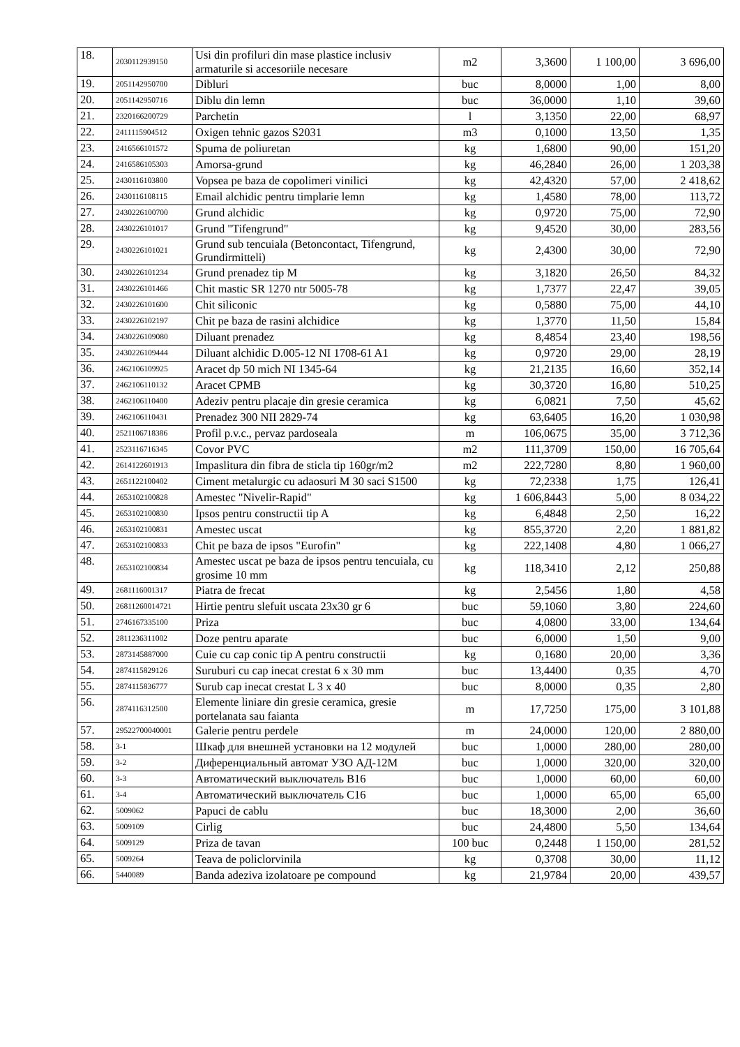| 18. | 2030112939150 | Usi din profiluri din mase plastice inclusiv armaturile si accesoriile necesare | m2 | 3,3600 | 1 100,00 | 3 696,00 |
| 19. | 2051142950700 | Dibluri | buc | 8,0000 | 1,00 | 8,00 |
| 20. | 2051142950716 | Diblu din lemn | buc | 36,0000 | 1,10 | 39,60 |
| 21. | 2320166200729 | Parchetin | l | 3,1350 | 22,00 | 68,97 |
| 22. | 2411115904512 | Oxigen tehnic gazos S2031 | m3 | 0,1000 | 13,50 | 1,35 |
| 23. | 2416566101572 | Spuma de poliuretan | kg | 1,6800 | 90,00 | 151,20 |
| 24. | 2416586105303 | Amorsa-grund | kg | 46,2840 | 26,00 | 1 203,38 |
| 25. | 2430116103800 | Vopsea pe baza de copolimeri vinilici | kg | 42,4320 | 57,00 | 2 418,62 |
| 26. | 2430116108115 | Email alchidic pentru timplarie lemn | kg | 1,4580 | 78,00 | 113,72 |
| 27. | 2430226100700 | Grund alchidic | kg | 0,9720 | 75,00 | 72,90 |
| 28. | 2430226101017 | Grund "Tifengrund" | kg | 9,4520 | 30,00 | 283,56 |
| 29. | 2430226101021 | Grund sub tencuiala (Betoncontact, Tifengrund, Grundirmitteli) | kg | 2,4300 | 30,00 | 72,90 |
| 30. | 2430226101234 | Grund prenadez tip M | kg | 3,1820 | 26,50 | 84,32 |
| 31. | 2430226101466 | Chit mastic SR 1270 ntr 5005-78 | kg | 1,7377 | 22,47 | 39,05 |
| 32. | 2430226101600 | Chit siliconic | kg | 0,5880 | 75,00 | 44,10 |
| 33. | 2430226102197 | Chit pe baza de rasini alchidice | kg | 1,3770 | 11,50 | 15,84 |
| 34. | 2430226109080 | Diluant prenadez | kg | 8,4854 | 23,40 | 198,56 |
| 35. | 2430226109444 | Diluant alchidic D.005-12 NI 1708-61 A1 | kg | 0,9720 | 29,00 | 28,19 |
| 36. | 2462106109925 | Aracet dp 50 mich NI 1345-64 | kg | 21,2135 | 16,60 | 352,14 |
| 37. | 2462106110132 | Aracet CPMB | kg | 30,3720 | 16,80 | 510,25 |
| 38. | 2462106110400 | Adeziv pentru placaje din gresie ceramica | kg | 6,0821 | 7,50 | 45,62 |
| 39. | 2462106110431 | Prenadez 300 NII 2829-74 | kg | 63,6405 | 16,20 | 1 030,98 |
| 40. | 2521106718386 | Profil p.v.c., pervaz pardoseala | m | 106,0675 | 35,00 | 3 712,36 |
| 41. | 2523116716345 | Covor PVC | m2 | 111,3709 | 150,00 | 16 705,64 |
| 42. | 2614122601913 | Impaslitura din fibra de sticla tip 160gr/m2 | m2 | 222,7280 | 8,80 | 1 960,00 |
| 43. | 2651122100402 | Ciment metalurgic cu adaosuri M 30 saci S1500 | kg | 72,2338 | 1,75 | 126,41 |
| 44. | 2653102100828 | Amestec "Nivelir-Rapid" | kg | 1 606,8443 | 5,00 | 8 034,22 |
| 45. | 2653102100830 | Ipsos pentru constructii tip A | kg | 6,4848 | 2,50 | 16,22 |
| 46. | 2653102100831 | Amestec uscat | kg | 855,3720 | 2,20 | 1 881,82 |
| 47. | 2653102100833 | Chit pe baza de ipsos "Eurofin" | kg | 222,1408 | 4,80 | 1 066,27 |
| 48. | 2653102100834 | Amestec uscat pe baza de ipsos pentru tencuiala, cu grosime 10 mm | kg | 118,3410 | 2,12 | 250,88 |
| 49. | 2681116001317 | Piatra de frecat | kg | 2,5456 | 1,80 | 4,58 |
| 50. | 26811260014721 | Hirtie pentru slefuit uscata 23x30 gr 6 | buc | 59,1060 | 3,80 | 224,60 |
| 51. | 2746167335100 | Priza | buc | 4,0800 | 33,00 | 134,64 |
| 52. | 2811236311002 | Doze pentru aparate | buc | 6,0000 | 1,50 | 9,00 |
| 53. | 2873145887000 | Cuie cu cap conic tip A pentru constructii | kg | 0,1680 | 20,00 | 3,36 |
| 54. | 2874115829126 | Suruburi cu cap inecat crestat 6 x 30 mm | buc | 13,4400 | 0,35 | 4,70 |
| 55. | 2874115836777 | Surub cap inecat crestat L 3 x 40 | buc | 8,0000 | 0,35 | 2,80 |
| 56. | 2874116312500 | Elemente liniare din gresie ceramica, gresie portelanata sau faianta | m | 17,7250 | 175,00 | 3 101,88 |
| 57. | 29522700040001 | Galerie pentru perdele | m | 24,0000 | 120,00 | 2 880,00 |
| 58. | 3-1 | Шкаф для внешней установки на 12 модулей | buc | 1,0000 | 280,00 | 280,00 |
| 59. | 3-2 | Диференциальный автомат УЗО АД-12М | buc | 1,0000 | 320,00 | 320,00 |
| 60. | 3-3 | Автоматический выключатель В16 | buc | 1,0000 | 60,00 | 60,00 |
| 61. | 3-4 | Автоматический выключатель С16 | buc | 1,0000 | 65,00 | 65,00 |
| 62. | 5009062 | Papuci de cablu | buc | 18,3000 | 2,00 | 36,60 |
| 63. | 5009109 | Cirlig | buc | 24,4800 | 5,50 | 134,64 |
| 64. | 5009129 | Priza de tavan | 100 buc | 0,2448 | 1 150,00 | 281,52 |
| 65. | 5009264 | Teava de policlorvinila | kg | 0,3708 | 30,00 | 11,12 |
| 66. | 5440089 | Banda adeziva izolatoare pe compound | kg | 21,9784 | 20,00 | 439,57 |